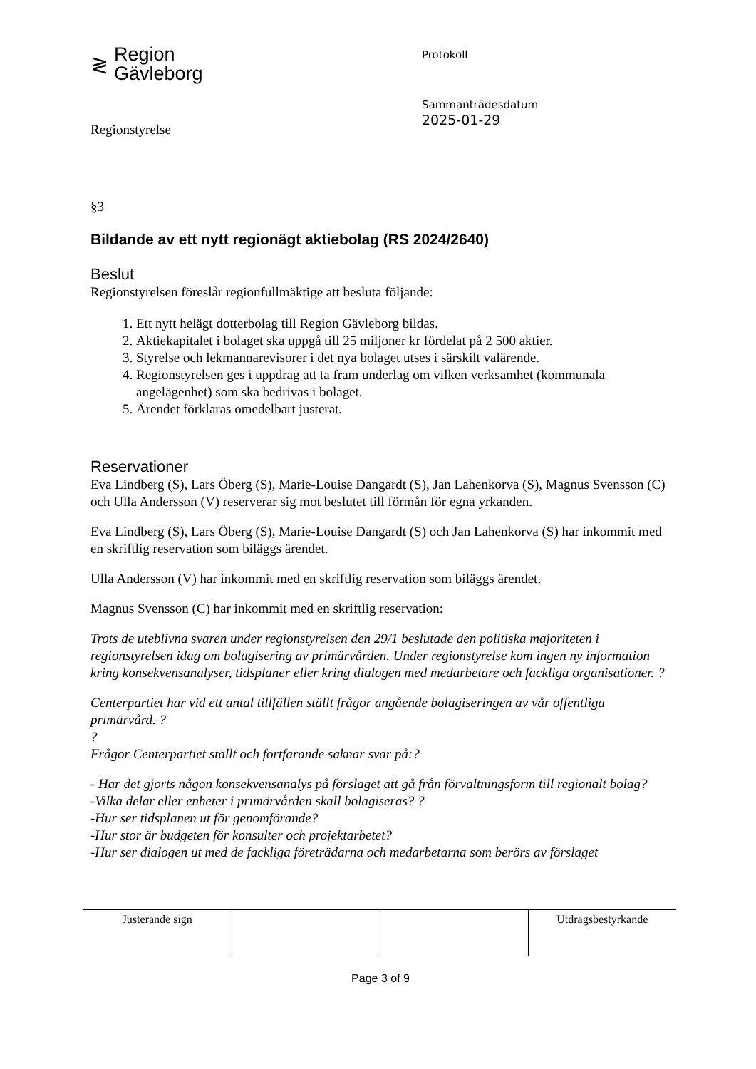≷ Region
Gävleborg
Regionstyrelse
Protokoll
Sammanträdesdatum
2025-01-29
§3
Bildande av ett nytt regionägt aktiebolag (RS 2024/2640)
Beslut
Regionstyrelsen föreslår regionfullmäktige att besluta följande:
1. Ett nytt helägt dotterbolag till Region Gävleborg bildas.
2. Aktiekapitalet i bolaget ska uppgå till 25 miljoner kr fördelat på 2 500 aktier.
3. Styrelse och lekmannarevisorer i det nya bolaget utses i särskilt valärende.
4. Regionstyrelsen ges i uppdrag att ta fram underlag om vilken verksamhet (kommunala angelägenhet) som ska bedrivas i bolaget.
5. Ärendet förklaras omedelbart justerat.
Reservationer
Eva Lindberg (S), Lars Öberg (S), Marie-Louise Dangardt (S), Jan Lahenkorva (S), Magnus Svensson (C) och Ulla Andersson (V) reserverar sig mot beslutet till förmån för egna yrkanden.
Eva Lindberg (S), Lars Öberg (S), Marie-Louise Dangardt (S) och Jan Lahenkorva (S) har inkommit med en skriftlig reservation som biläggs ärendet.
Ulla Andersson (V) har inkommit med en skriftlig reservation som biläggs ärendet.
Magnus Svensson (C) har inkommit med en skriftlig reservation:
Trots de uteblivna svaren under regionstyrelsen den 29/1 beslutade den politiska majoriteten i regionstyrelsen idag om bolagisering av primärvården. Under regionstyrelse kom ingen ny information kring konsekvensanalyser, tidsplaner eller kring dialogen med medarbetare och fackliga organisationer. ?
Centerpartiet har vid ett antal tillfällen ställt frågor angående bolagiseringen av vår offentliga primärvård. ??
Frågor Centerpartiet ställt och fortfarande saknar svar på:?
- Har det gjorts någon konsekvensanalys på förslaget att gå från förvaltningsform till regionalt bolag?
-Vilka delar eller enheter i primärvården skall bolagiseras? ?
-Hur ser tidsplanen ut för genomförande?
-Hur stor är budgeten för konsulter och projektarbetet?
-Hur ser dialogen ut med de fackliga företrädarna och medarbetarna som berörs av förslaget
| Justerande sign | | | Utdragsbestyrkande |
Page 3 of 9